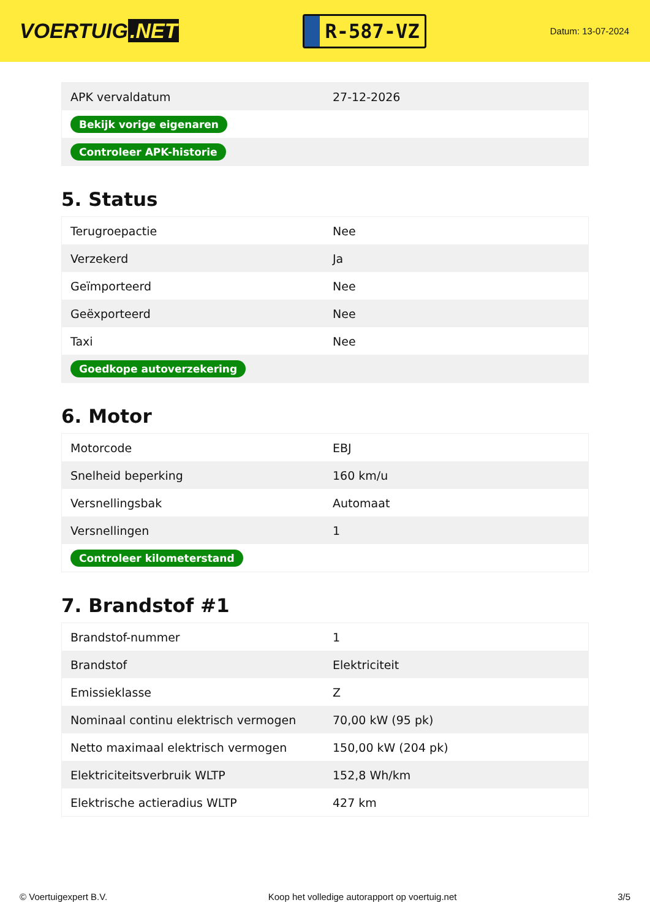VOERTUIG.NET
R-587-VZ
Datum: 13-07-2024
| APK vervaldatum | 27-12-2026 |
| Bekijk vorige eigenaren | |
| Controleer APK-historie | |
5. Status
| Terugroepactie | Nee |
| Verzekerd | Ja |
| Geïmporteerd | Nee |
| Geëxporteerd | Nee |
| Taxi | Nee |
| Goedkope autoverzekering | |
6. Motor
| Motorcode | EBJ |
| Snelheid beperking | 160 km/u |
| Versnellingsbak | Automaat |
| Versnellingen | 1 |
| Controleer kilometerstand | |
7. Brandstof #1
| Brandstof-nummer | 1 |
| Brandstof | Elektriciteit |
| Emissieklasse | Z |
| Nominaal continu elektrisch vermogen | 70,00 kW (95 pk) |
| Netto maximaal elektrisch vermogen | 150,00 kW (204 pk) |
| Elektriciteitsverbruik WLTP | 152,8 Wh/km |
| Elektrische actieradius WLTP | 427 km |
© Voertuigexpert B.V. Koop het volledige autorapport op voertuig.net 3/5